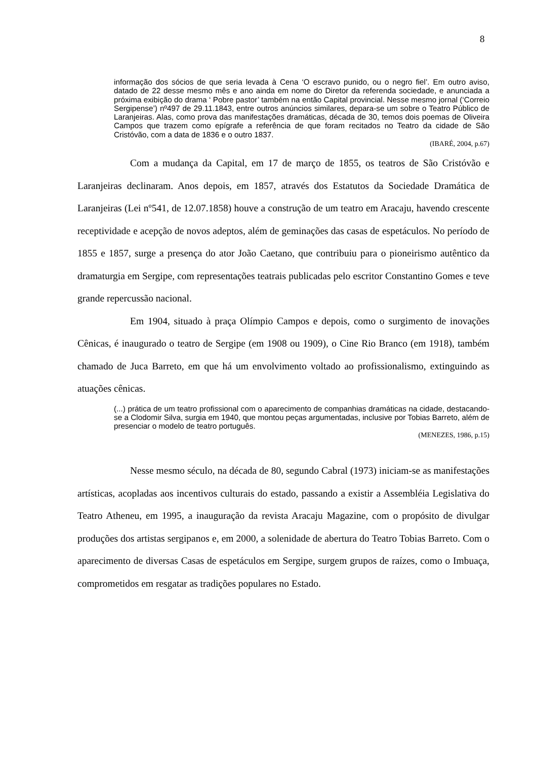8
informação dos sócios de que seria levada à Cena ‘O escravo punido, ou o negro fiel’. Em outro aviso, datado de 22 desse mesmo mês e ano ainda em nome do Diretor da referenda sociedade, e anunciada a próxima exibição do drama ‘ Pobre pastor’ também na então Capital provincial. Nesse mesmo jornal (‘Correio Sergipense’) nº497 de 29.11.1843, entre outros anúncios similares, depara-se um sobre o Teatro Público de Laranjeiras. Alas, como prova das manifestações dramáticas, década de 30, temos dois poemas de Oliveira Campos que trazem como epígrafe a referência de que foram recitados no Teatro da cidade de São Cristóvão, com a data de 1836 e o outro 1837.
(IBARÉ, 2004, p.67)
Com a mudança da Capital, em 17 de março de 1855, os teatros de São Cristóvão e Laranjeiras declinaram. Anos depois, em 1857, através dos Estatutos da Sociedade Dramática de Laranjeiras (Lei nº541, de 12.07.1858) houve a construção de um teatro em Aracaju, havendo crescente receptividade e acepção de novos adeptos, além de geminações das casas de espetáculos. No período de 1855 e 1857, surge a presença do ator João Caetano, que contribuiu para o pioneirismo autêntico da dramaturgia em Sergipe, com representações teatrais publicadas pelo escritor Constantino Gomes e teve grande repercussão nacional.
Em 1904, situado à praça Olímpio Campos e depois, como o surgimento de inovações Cênicas, é inaugurado o teatro de Sergipe (em 1908 ou 1909), o Cine Rio Branco (em 1918), também chamado de Juca Barreto, em que há um envolvimento voltado ao profissionalismo, extinguindo as atuações cênicas.
(...) prática de um teatro profissional com o aparecimento de companhias dramáticas na cidade, destacando-se a Clodomir Silva, surgia em 1940, que montou peças argumentadas, inclusive por Tobias Barreto, além de presenciar o modelo de teatro português.
(MENEZES, 1986, p.15)
Nesse mesmo século, na década de 80, segundo Cabral (1973) iniciam-se as manifestações artísticas, acopladas aos incentivos culturais do estado, passando a existir a Assembléia Legislativa do Teatro Atheneu, em 1995, a inauguração da revista Aracaju Magazine, com o propósito de divulgar produções dos artistas sergipanos e, em 2000, a solenidade de abertura do Teatro Tobias Barreto. Com o aparecimento de diversas Casas de espetáculos em Sergipe, surgem grupos de raízes, como o Imbuaça, comprometidos em resgatar as tradições populares no Estado.